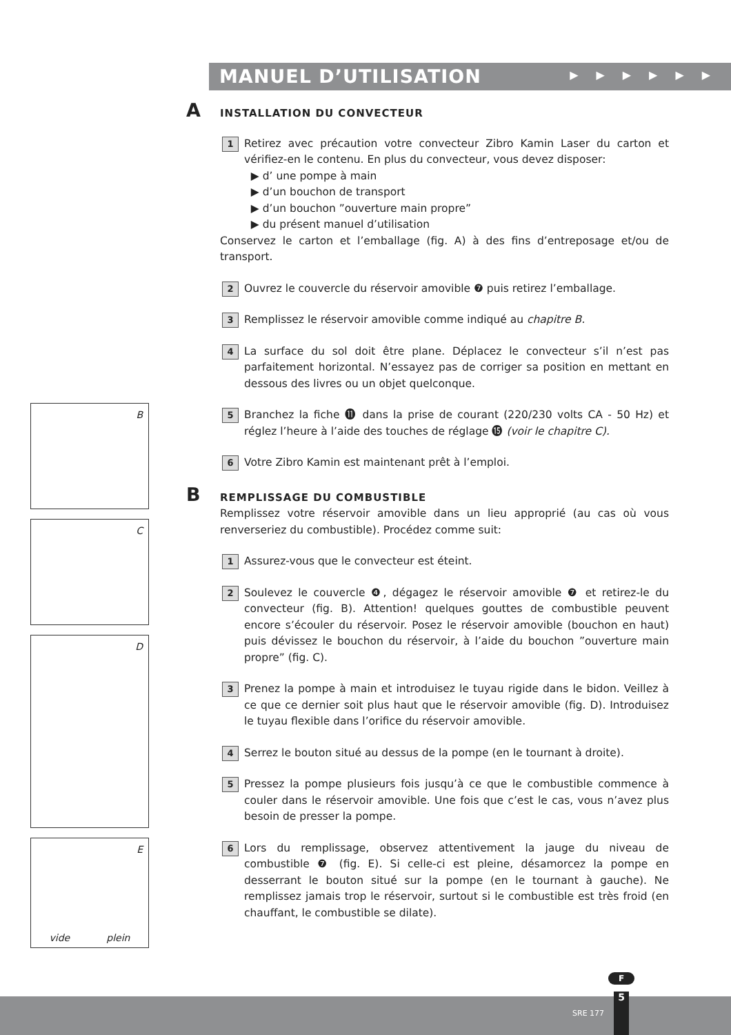MANUEL D’UTILISATION
▶▶▶▶▶▶
A INSTALLATION DU CONVECTEUR
1
Retirez avec précaution votre convecteur Zibro Kamin Laser du carton et vérifiez-en le contenu. En plus du convecteur, vous devez disposer:
▶ d’ une pompe à main
▶ d’un bouchon de transport
▶ d’un bouchon ”ouverture main propre”
▶ du présent manuel d’utilisation
Conservez le carton et l’emballage (fig. A) à des fins d’entreposage et/ou de transport.
2
Ouvrez le couvercle du réservoir amovible ❼ puis retirez l’emballage.
3
Remplissez le réservoir amovible comme indiqué au chapitre B.
4
La surface du sol doit être plane. Déplacez le convecteur s’il n’est pas parfaitement horizontal. N’essayez pas de corriger sa position en mettant en dessous des livres ou un objet quelconque.
5
Branchez la fiche ⓫ dans la prise de courant (220/230 volts CA - 50 Hz) et réglez l’heure à l’aide des touches de réglage ⓯ (voir le chapitre C).
6
Votre Zibro Kamin est maintenant prêt à l’emploi.
B REMPLISSAGE DU COMBUSTIBLE
Remplissez votre réservoir amovible dans un lieu approprié (au cas où vous renverseriez du combustible). Procédez comme suit:
1
Assurez-vous que le convecteur est éteint.
2
Soulevez le couvercle ❹, dégagez le réservoir amovible ❼ et retirez-le du convecteur (fig. B). Attention! quelques gouttes de combustible peuvent encore s’écouler du réservoir. Posez le réservoir amovible (bouchon en haut) puis dévissez le bouchon du réservoir, à l’aide du bouchon ”ouverture main propre” (fig. C).
3
Prenez la pompe à main et introduisez le tuyau rigide dans le bidon. Veillez à ce que ce dernier soit plus haut que le réservoir amovible (fig. D). Introduisez le tuyau flexible dans l’orifice du réservoir amovible.
4
Serrez le bouton situé au dessus de la pompe (en le tournant à droite).
5
Pressez la pompe plusieurs fois jusqu’à ce que le combustible commence à couler dans le réservoir amovible. Une fois que c’est le cas, vous n’avez plus besoin de presser la pompe.
6
Lors du remplissage, observez attentivement la jauge du niveau de combustible ❼ (fig. E). Si celle-ci est pleine, désamorcez la pompe en desserrant le bouton situé sur la pompe (en le tournant à gauche). Ne remplissez jamais trop le réservoir, surtout si le combustible est très froid (en chauffant, le combustible se dilate).
B
C
D
E
vide plein
F
SRE 177 5